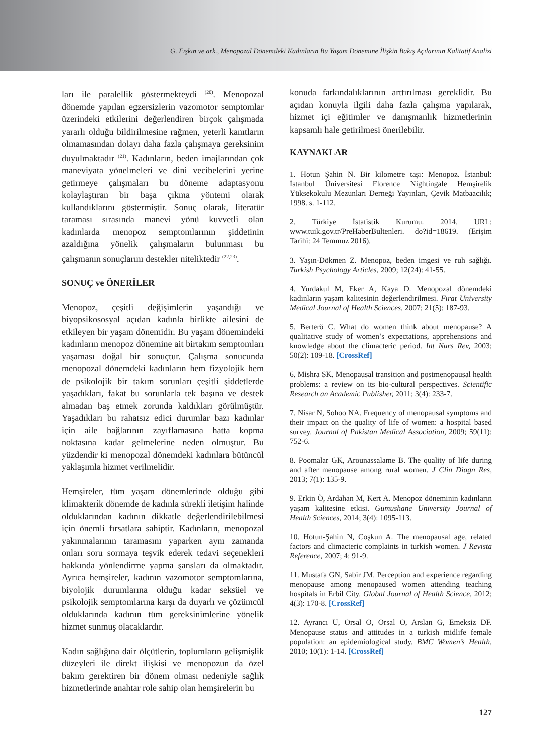G. Fışkın ve ark., Menopozal Dönemdeki Kadınların Bu Yaşam Dönemine İlişkin Bakış Açılarının Kalitatif Analizi
ları ile paralellik göstermekteydi <sup>(20)</sup>. Menopozal dönemde yapılan egzersizlerin vazomotor semptomlar üzerindeki etkilerini değerlendiren birçok çalışmada yararlı olduğu bildirilmesine rağmen, yeterli kanıtların olmamasından dolayı daha fazla çalışmaya gereksinim duyulmaktadır <sup>(21)</sup>. Kadınların, beden imajlarından çok maneviyata yönelmeleri ve dini vecibelerini yerine getirmeye çalışmaları bu döneme adaptasyonu kolaylaştıran bir başa çıkma yöntemi olarak kullandıklarını göstermiştir. Sonuç olarak, literatür taraması sırasında manevi yönü kuvvetli olan kadınlarda menopoz semptomlarının şiddetinin azaldığına yönelik çalışmaların bulunması bu çalışmanın sonuçlarını destekler niteliktedir <sup>(22,23)</sup>.
SONUÇ ve ÖNERİLER
Menopoz, çeşitli değişimlerin yaşandığı ve biyopsikososyal açıdan kadınla birlikte ailesini de etkileyen bir yaşam dönemidir. Bu yaşam dönemindeki kadınların menopoz dönemine ait birtakım semptomları yaşaması doğal bir sonuçtur. Çalışma sonucunda menopozal dönemdeki kadınların hem fizyolojik hem de psikolojik bir takım sorunları çeşitli şiddetlerde yaşadıkları, fakat bu sorunlarla tek başına ve destek almadan baş etmek zorunda kaldıkları görülmüştür. Yaşadıkları bu rahatsız edici durumlar bazı kadınlar için aile bağlarının zayıflamasına hatta kopma noktasına kadar gelmelerine neden olmuştur. Bu yüzdendir ki menopozal dönemdeki kadınlara bütüncül yaklaşımla hizmet verilmelidir.
Hemşireler, tüm yaşam dönemlerinde olduğu gibi klimakterik dönemde de kadınla sürekli iletişim halinde olduklarından kadının dikkatle değerlendirilebilmesi için önemli fırsatlara sahiptir. Kadınların, menopozal yakınmalarının taramasını yaparken aynı zamanda onları soru sormaya teşvik ederek tedavi seçenekleri hakkında yönlendirme yapma şansları da olmaktadır. Ayrıca hemşireler, kadının vazomotor semptomlarına, biyolojik durumlarına olduğu kadar seksüel ve psikolojik semptomlarına karşı da duyarlı ve çözümcül olduklarında kadının tüm gereksinimlerine yönelik hizmet sunmuş olacaklardır.
Kadın sağlığına dair ölçütlerin, toplumların gelişmişlik düzeyleri ile direkt ilişkisi ve menopozun da özel bakım gerektiren bir dönem olması nedeniyle sağlık hizmetlerinde anahtar role sahip olan hemşirelerin bu
konuda farkındalıklarının arttırılması gereklidir. Bu açıdan konuyla ilgili daha fazla çalışma yapılarak, hizmet içi eğitimler ve danışmanlık hizmetlerinin kapsamlı hale getirilmesi önerilebilir.
KAYNAKLAR
1. Hotun Şahin N. Bir kilometre taşı: Menopoz. İstanbul: İstanbul Üniversitesi Florence Nightingale Hemşirelik Yüksekokulu Mezunları Derneği Yayınları, Çevik Matbaacılık; 1998. s. 1-112.
2. Türkiye İstatistik Kurumu. 2014. URL: www.tuik.gov.tr/PreHaberBultenleri. do?id=18619. (Erişim Tarihi: 24 Temmuz 2016).
3. Yaşın-Dökmen Z. Menopoz, beden imgesi ve ruh sağlığı. Turkish Psychology Articles, 2009; 12(24): 41-55.
4. Yurdakul M, Eker A, Kaya D. Menopozal dönemdeki kadınların yaşam kalitesinin değerlendirilmesi. Fırat University Medical Journal of Health Sciences, 2007; 21(5): 187-93.
5. Berterö C. What do women think about menopause? A qualitative study of women’s expectations, apprehensions and knowledge about the climacteric period. Int Nurs Rev, 2003; 50(2): 109-18. [CrossRef]
6. Mishra SK. Menopausal transition and postmenopausal health problems: a review on its bio-cultural perspectives. Scientific Research an Academic Publisher, 2011; 3(4): 233-7.
7. Nisar N, Sohoo NA. Frequency of menopausal symptoms and their impact on the quality of life of women: a hospital based survey. Journal of Pakistan Medical Association, 2009; 59(11): 752-6.
8. Poomalar GK, Arounassalame B. The quality of life during and after menopause among rural women. J Clin Diagn Res, 2013; 7(1): 135-9.
9. Erkin Ö, Ardahan M, Kert A. Menopoz döneminin kadınların yaşam kalitesine etkisi. Gumushane University Journal of Health Sciences, 2014; 3(4): 1095-113.
10. Hotun-Şahin N, Coşkun A. The menopausal age, related factors and climacteric complaints in turkish women. J Revista Reference, 2007; 4: 91-9.
11. Mustafa GN, Sabir JM. Perception and experience regarding menopause among menopaused women attending teaching hospitals in Erbil City. Global Journal of Health Science, 2012; 4(3): 170-8. [CrossRef]
12. Ayrancı U, Orsal O, Orsal O, Arslan G, Emeksiz DF. Menopause status and attitudes in a turkish midlife female population: an epidemiological study. BMC Women’s Health, 2010; 10(1): 1-14. [CrossRef]
127